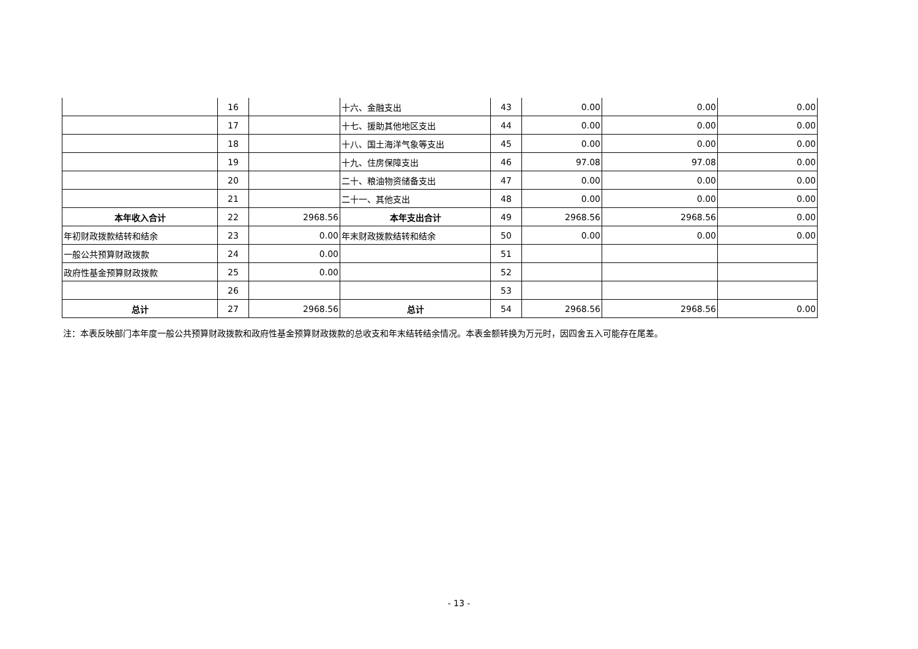| | 16 | | 十六、金融支出 | 43 | 0.00 | 0.00 | 0.00 |
| | 17 | | 十七、援助其他地区支出 | 44 | 0.00 | 0.00 | 0.00 |
| | 18 | | 十八、国土海洋气象等支出 | 45 | 0.00 | 0.00 | 0.00 |
| | 19 | | 十九、住房保障支出 | 46 | 97.08 | 97.08 | 0.00 |
| | 20 | | 二十、粮油物资储备支出 | 47 | 0.00 | 0.00 | 0.00 |
| | 21 | | 二十一、其他支出 | 48 | 0.00 | 0.00 | 0.00 |
| 本年收入合计 | 22 | 2968.56 | 本年支出合计 | 49 | 2968.56 | 2968.56 | 0.00 |
| 年初财政拨款结转和结余 | 23 | 0.00 | 年末财政拨款结转和结余 | 50 | 0.00 | 0.00 | 0.00 |
| 一般公共预算财政拨款 | 24 | 0.00 | | 51 | | | |
| 政府性基金预算财政拨款 | 25 | 0.00 | | 52 | | | |
| | 26 | | | 53 | | | |
| 总计 | 27 | 2968.56 | 总计 | 54 | 2968.56 | 2968.56 | 0.00 |
注：本表反映部门本年度一般公共预算财政拨款和政府性基金预算财政拨款的总收支和年末结转结余情况。本表金额转换为万元时，因四舍五入可能存在尾差。
- 13 -